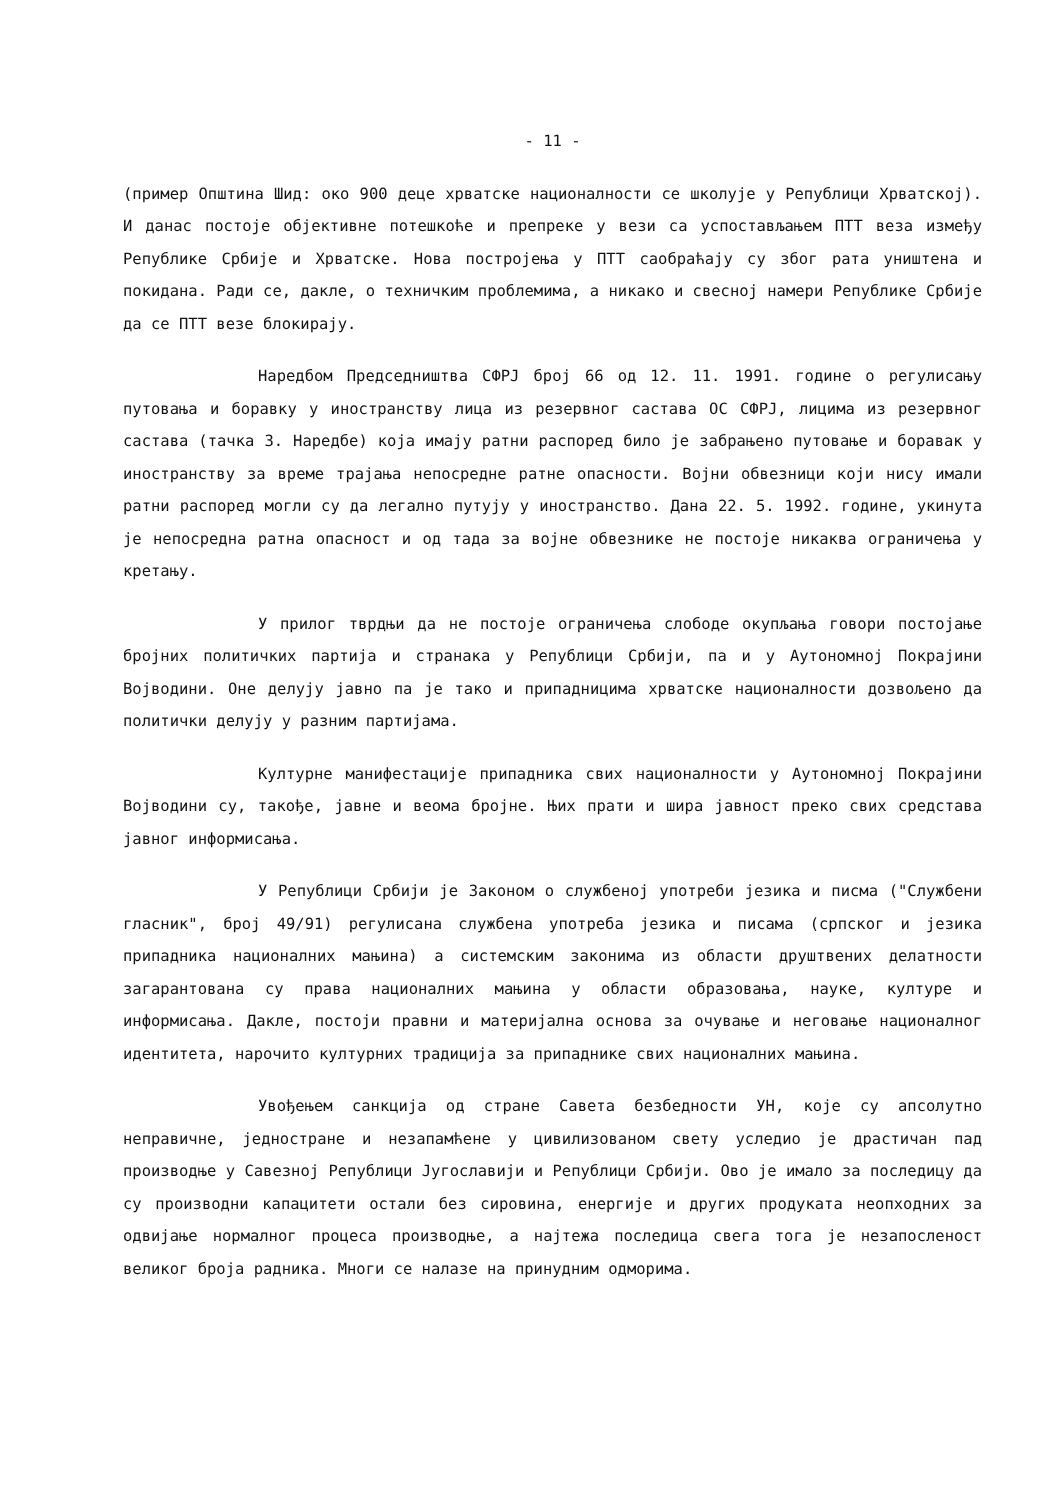- 11 -
(пример Општина Шид: око 900 деце хрватске националности се школује у Републици Хрватској). И данас постоје објективне потешкоће и препреке у вези са успостављањем ПТТ веза између Републике Србије и Хрватске. Нова постројења у ПТТ саобраћају су због рата уништена и покидана. Ради се, дакле, о техничким проблемима, а никако и свесној намери Републике Србије да се ПТТ везе блокирају.
Наредбом Председништва СФРЈ број 66 од 12. 11. 1991. године о регулисању путовања и боравку у иностранству лица из резервног састава ОС СФРЈ, лицима из резервног састава (тачка 3. Наредбе) која имају ратни распоред било је забрањено путовање и боравак у иностранству за време трајања непосредне ратне опасности. Војни обвезници који нису имали ратни распоред могли су да легално путују у иностранство. Дана 22. 5. 1992. године, укинута је непосредна ратна опасност и од тада за војне обвезнике не постоје никаква ограничења у кретању.
У прилог тврдњи да не постоје ограничења слободе окупљања говори постојање бројних политичких партија и странака у Републици Србији, па и у Аутономној Покрајини Војводини. Оне делују јавно па је тако и припадницима хрватске националности дозвољено да политички делују у разним партијама.
Културне манифестације припадника свих националности у Аутономној Покрајини Војводини су, такође, јавне и веома бројне. Њих прати и шира јавност преко свих средстава јавног информисања.
У Републици Србији је Законом о службеној употреби језика и писма ("Службени гласник", број 49/91) регулисана службена употреба језика и писама (српског и језика припадника националних мањина) а системским законима из области друштвених делатности загарантована су права националних мањина у области образовања, науке, културе и информисања. Дакле, постоји правни и материјална основа за очување и неговање националног идентитета, нарочито културних традиција за припаднике свих националних мањина.
Увођењем санкција од стране Савета безбедности УН, које су апсолутно неправичне, једностране и незапамћене у цивилизованом свету уследио је драстичан пад производње у Савезној Републици Југославији и Републици Србији. Ово је имало за последицу да су производни капацитети остали без сировина, енергије и других продуката неопходних за одвијање нормалног процеса производње, а најтежа последица свега тога је незапосленост великог броја радника. Многи се налазе на принудним одморима.